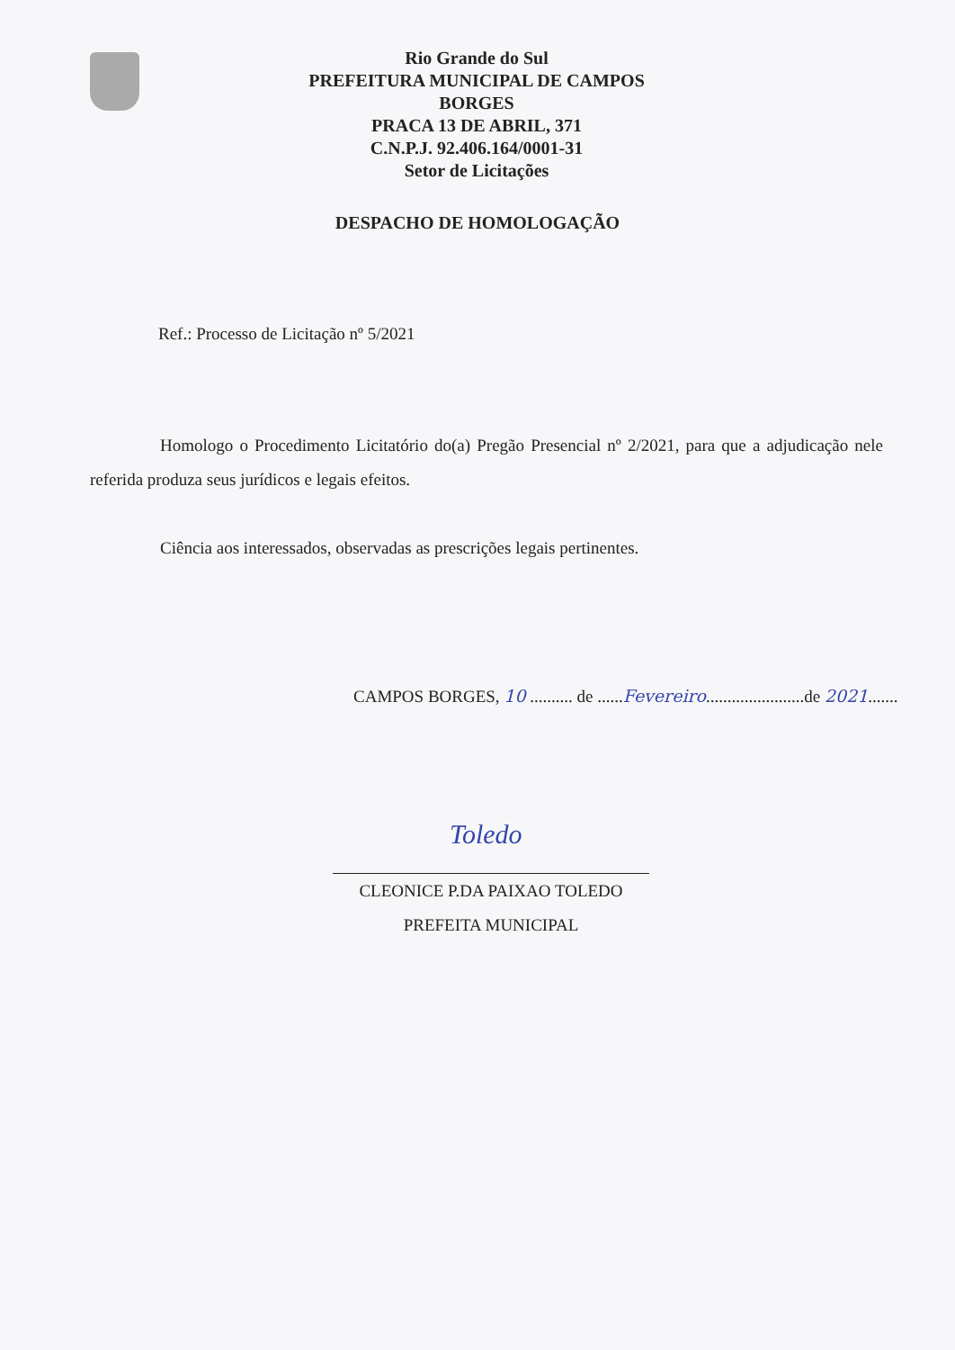Rio Grande do Sul
PREFEITURA MUNICIPAL DE CAMPOS BORGES
PRACA 13 DE ABRIL, 371
C.N.P.J. 92.406.164/0001-31
Setor de Licitações
DESPACHO DE HOMOLOGAÇÃO
Ref.: Processo de Licitação nº 5/2021
Homologo o Procedimento Licitatório do(a) Pregão Presencial nº 2/2021, para que a adjudicação nele referida produza seus jurídicos e legais efeitos.
Ciência aos interessados, observadas as prescrições legais pertinentes.
CAMPOS BORGES, 10 .......... de ......Fevereiro.......................de 2021.......
Toledo
CLEONICE P.DA PAIXAO TOLEDO
PREFEITA MUNICIPAL